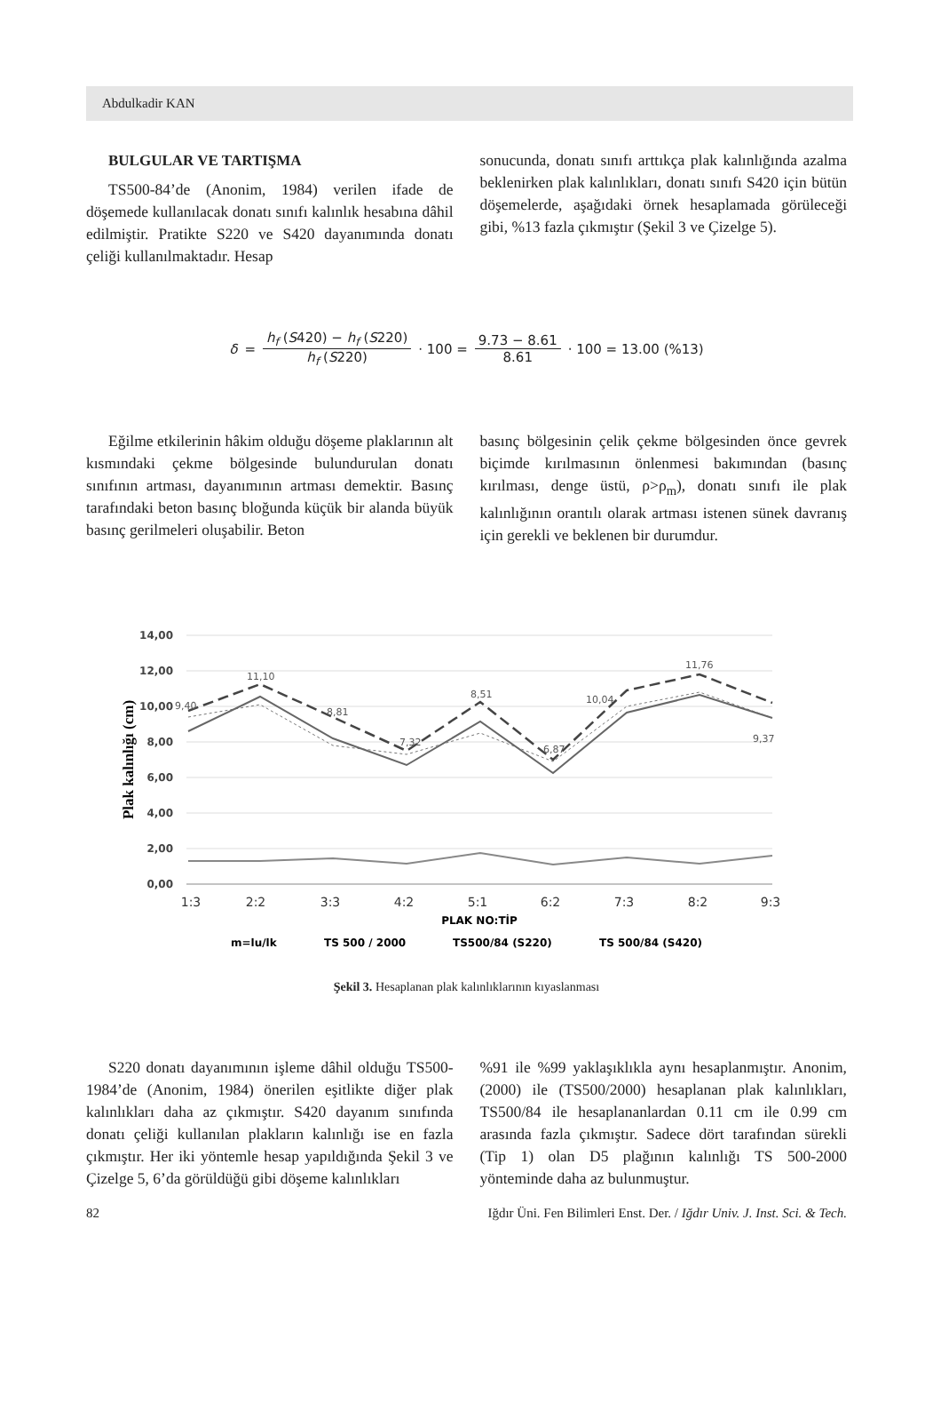Abdulkadir KAN
BULGULAR VE TARTIŞMA
TS500-84’de (Anonim, 1984) verilen ifade de döşemede kullanılacak donatı sınıfı kalınlık hesabına dâhil edilmiştir. Pratikte S220 ve S420 dayanımında donatı çeliği kullanılmaktadır. Hesap
sonucunda, donatı sınıfı arttıkça plak kalınlığında azalma beklenirken plak kalınlıkları, donatı sınıfı S420 için bütün döşemelerde, aşağıdaki örnek hesaplamada görüleceği gibi, %13 fazla çıkmıştır (Şekil 3 ve Çizelge 5).
δ = h<sub>f</sub> (S420) − h<sub>f</sub> (S220) h<sub>f</sub> (S220) · 100 = 9.73 − 8.61 8.61 · 100 = 13.00 (%13)
Eğilme etkilerinin hâkim olduğu döşeme plaklarının alt kısmındaki çekme bölgesinde bulundurulan donatı sınıfının artması, dayanımının artması demektir. Basınç tarafındaki beton basınç bloğunda küçük bir alanda büyük basınç gerilmeleri oluşabilir. Beton
basınç bölgesinin çelik çekme bölgesinden önce gevrek biçimde kırılmasının önlenmesi bakımından (basınç kırılması, denge üstü, ρ>ρ<sub>m</sub>), donatı sınıfı ile plak kalınlığının orantılı olarak artması istenen sünek davranış için gerekli ve beklenen bir durumdur.
14,00
12,00
10,00
8,00
6,00
4,00
2,00
0,00
Plak kalınlığı (cm)
1:3
2:2
3:3
4:2
5:1
6:2
7:3
8:2
9:3
PLAK NO:TİP
9,40
11,10
8,81
7,32
8,51
6,87
10,04
11,76
9,37
m=lu/lk
TS 500 / 2000
TS500/84 (S220)
TS 500/84 (S420)
Şekil 3. Hesaplanan plak kalınlıklarının kıyaslanması
S220 donatı dayanımının işleme dâhil olduğu TS500-1984’de (Anonim, 1984) önerilen eşitlikte diğer plak kalınlıkları daha az çıkmıştır. S420 dayanım sınıfında donatı çeliği kullanılan plakların kalınlığı ise en fazla çıkmıştır. Her iki yöntemle hesap yapıldığında Şekil 3 ve Çizelge 5, 6’da görüldüğü gibi döşeme kalınlıkları
%91 ile %99 yaklaşıklıkla aynı hesaplanmıştır. Anonim, (2000) ile (TS500/2000) hesaplanan plak kalınlıkları, TS500/84 ile hesaplananlardan 0.11 cm ile 0.99 cm arasında fazla çıkmıştır. Sadece dört tarafından sürekli (Tip 1) olan D5 plağının kalınlığı TS 500-2000 yönteminde daha az bulunmuştur.
82 Iğdır Üni. Fen Bilimleri Enst. Der. / Iğdır Univ. J. Inst. Sci. & Tech.